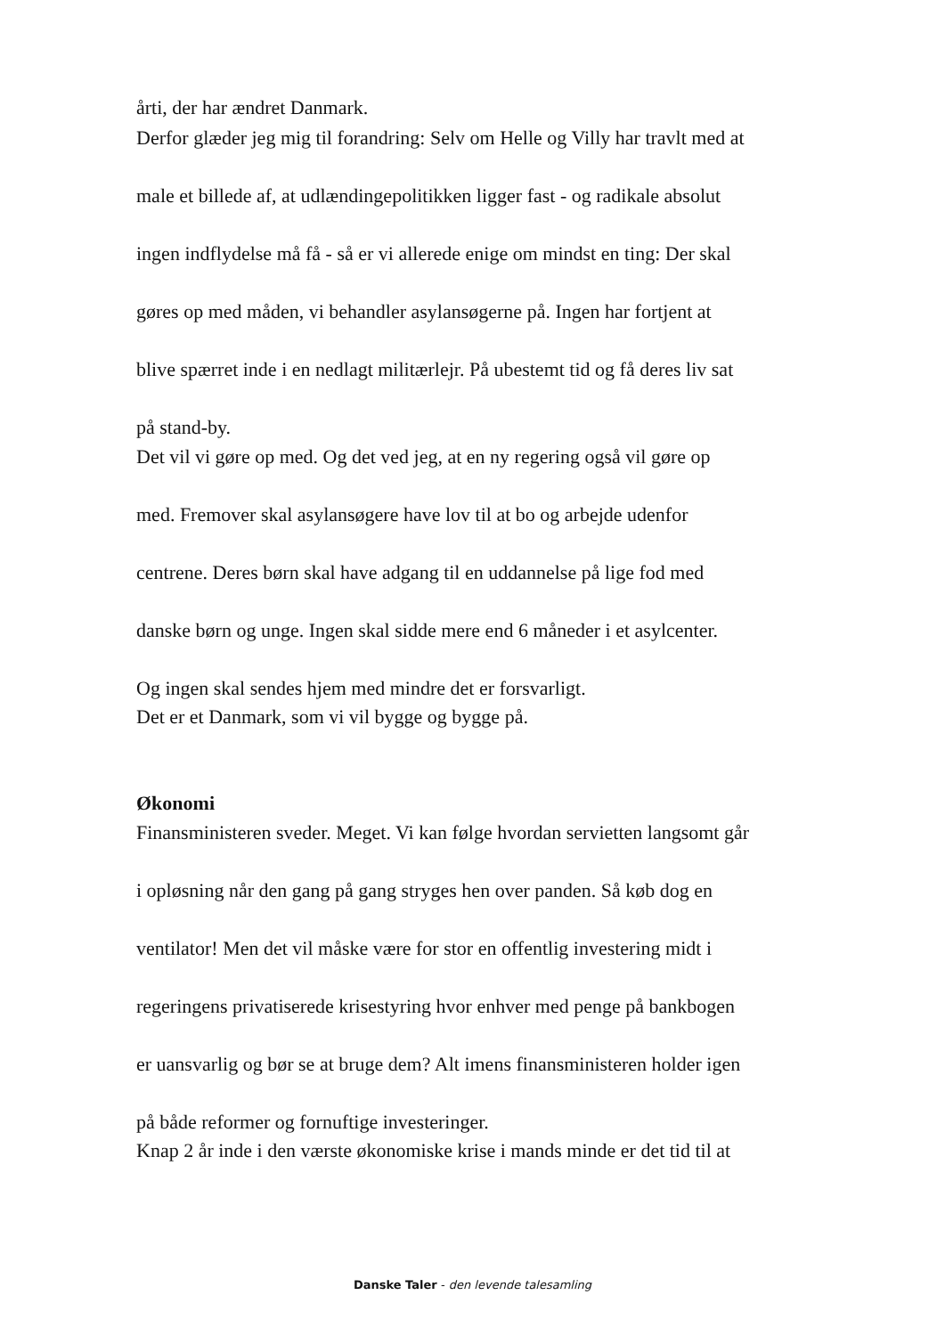årti, der har ændret Danmark.
Derfor glæder jeg mig til forandring: Selv om Helle og Villy har travlt med at
male et billede af, at udlændingepolitikken ligger fast - og radikale absolut
ingen indflydelse må få - så er vi allerede enige om mindst en ting: Der skal
gøres op med måden, vi behandler asylansøgerne på. Ingen har fortjent at
blive spærret inde i en nedlagt militærlejr. På ubestemt tid og få deres liv sat
på stand-by.
Det vil vi gøre op med. Og det ved jeg, at en ny regering også vil gøre op
med. Fremover skal asylansøgere have lov til at bo og arbejde udenfor
centrene. Deres børn skal have adgang til en uddannelse på lige fod med
danske børn og unge. Ingen skal sidde mere end 6 måneder i et asylcenter.
Og ingen skal sendes hjem med mindre det er forsvarligt.
Det er et Danmark, som vi vil bygge og bygge på.
Økonomi
Finansministeren sveder. Meget. Vi kan følge hvordan servietten langsomt går
i opløsning når den gang på gang stryges hen over panden. Så køb dog en
ventilator! Men det vil måske være for stor en offentlig investering midt i
regeringens privatiserede krisestyring hvor enhver med penge på bankbogen
er uansvarlig og bør se at bruge dem? Alt imens finansministeren holder igen
på både reformer og fornuftige investeringer.
Knap 2 år inde i den værste økonomiske krise i mands minde er det tid til at
Danske Taler - den levende talesamling